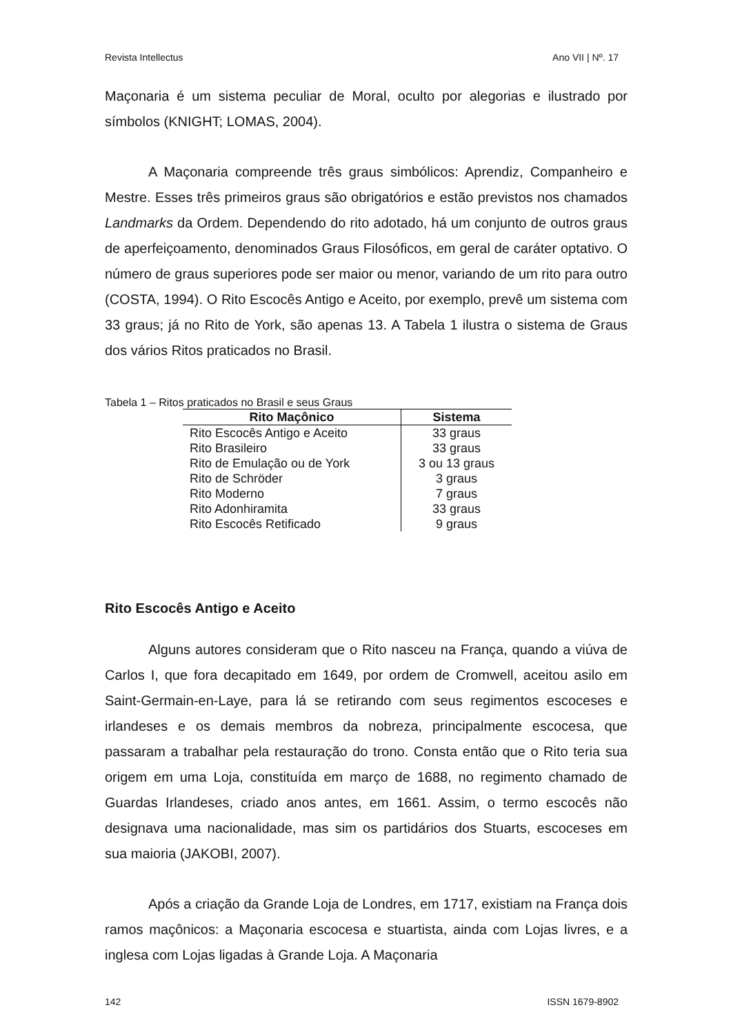Revista Intellectus Ano VII | Nº. 17
Maçonaria é um sistema peculiar de Moral, oculto por alegorias e ilustrado por símbolos (KNIGHT; LOMAS, 2004).
A Maçonaria compreende três graus simbólicos: Aprendiz, Companheiro e Mestre. Esses três primeiros graus são obrigatórios e estão previstos nos chamados Landmarks da Ordem. Dependendo do rito adotado, há um conjunto de outros graus de aperfeiçoamento, denominados Graus Filosóficos, em geral de caráter optativo. O número de graus superiores pode ser maior ou menor, variando de um rito para outro (COSTA, 1994). O Rito Escocês Antigo e Aceito, por exemplo, prevê um sistema com 33 graus; já no Rito de York, são apenas 13. A Tabela 1 ilustra o sistema de Graus dos vários Ritos praticados no Brasil.
Tabela 1 – Ritos praticados no Brasil e seus Graus
| Rito Maçônico | Sistema |
| --- | --- |
| Rito Escocês Antigo e Aceito | 33 graus |
| Rito Brasileiro | 33 graus |
| Rito de Emulação ou de York | 3 ou 13 graus |
| Rito de Schröder | 3 graus |
| Rito Moderno | 7 graus |
| Rito Adonhiramita | 33 graus |
| Rito Escocês Retificado | 9 graus |
Rito Escocês Antigo e Aceito
Alguns autores consideram que o Rito nasceu na França, quando a viúva de Carlos I, que fora decapitado em 1649, por ordem de Cromwell, aceitou asilo em Saint-Germain-en-Laye, para lá se retirando com seus regimentos escoceses e irlandeses e os demais membros da nobreza, principalmente escocesa, que passaram a trabalhar pela restauração do trono. Consta então que o Rito teria sua origem em uma Loja, constituída em março de 1688, no regimento chamado de Guardas Irlandeses, criado anos antes, em 1661. Assim, o termo escocês não designava uma nacionalidade, mas sim os partidários dos Stuarts, escoceses em sua maioria (JAKOBI, 2007).
Após a criação da Grande Loja de Londres, em 1717, existiam na França dois ramos maçônicos: a Maçonaria escocesa e stuartista, ainda com Lojas livres, e a inglesa com Lojas ligadas à Grande Loja. A Maçonaria
142 ISSN 1679-8902